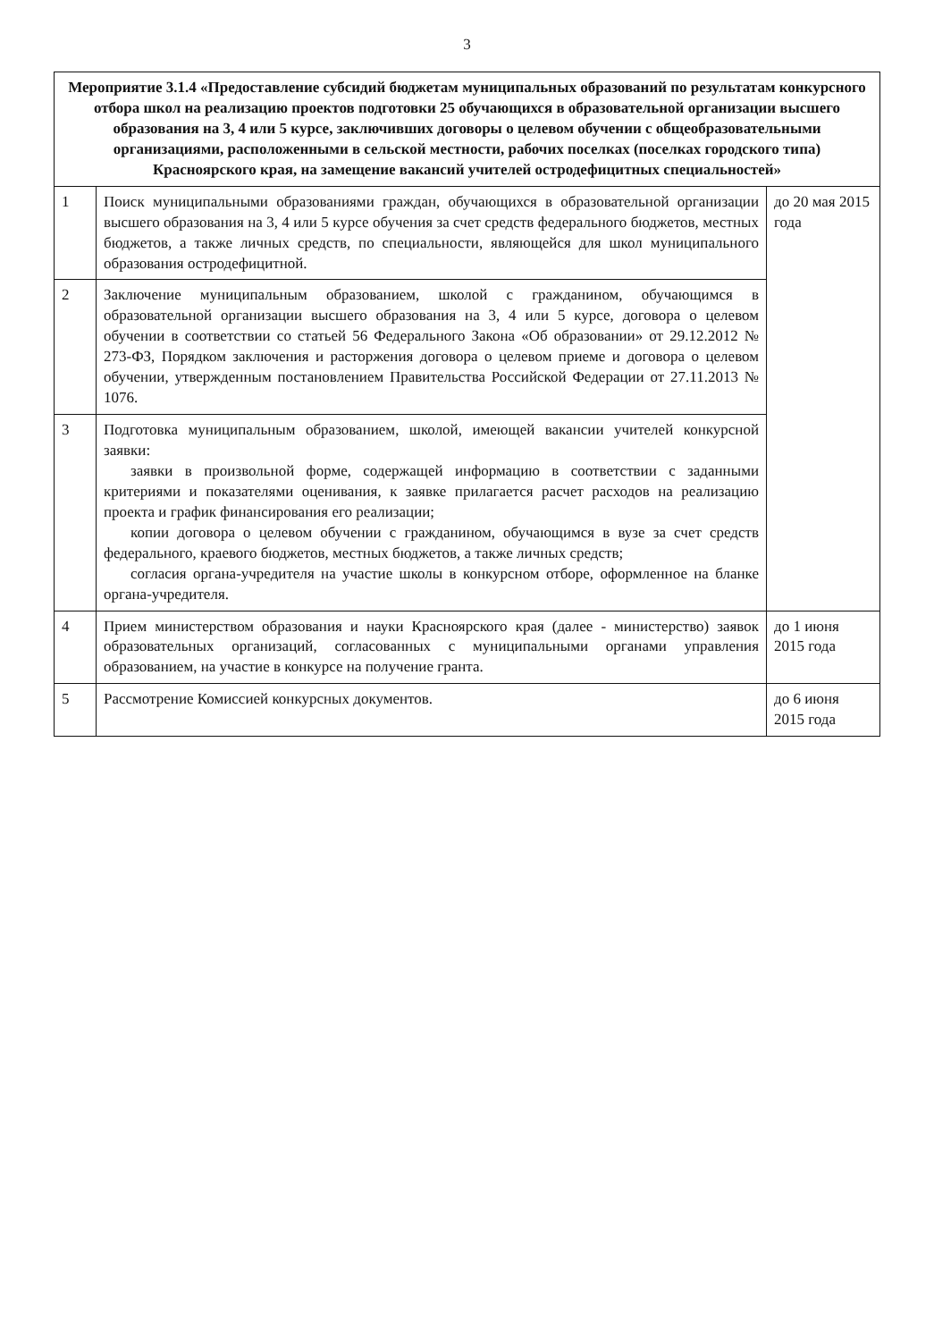3
| Мероприятие 3.1.4 «Предоставление субсидий бюджетам муниципальных образований по результатам конкурсного отбора школ на реализацию проектов подготовки 25 обучающихся в образовательной организации высшего образования на 3, 4 или 5 курсе, заключивших договоры о целевом обучении с общеобразовательными организациями, расположенными в сельской местности, рабочих поселках (поселках городского типа) Красноярского края, на замещение вакансий учителей остродефицитных специальностей» | | |
| --- | --- | --- |
| 1 | Поиск муниципальными образованиями граждан, обучающихся в образовательной организации высшего образования на 3, 4 или 5 курсе обучения за счет средств федерального бюджетов, местных бюджетов, а также личных средств, по специальности, являющейся для школ муниципального образования остродефицитной. | до 20 мая 2015 года |
| 2 | Заключение муниципальным образованием, школой с гражданином, обучающимся в образовательной организации высшего образования на 3, 4 или 5 курсе, договора о целевом обучении в соответствии со статьей 56 Федерального Закона «Об образовании» от 29.12.2012 № 273-ФЗ, Порядком заключения и расторжения договора о целевом приеме и договора о целевом обучении, утвержденным постановлением Правительства Российской Федерации от 27.11.2013 № 1076. | |
| 3 | Подготовка муниципальным образованием, школой, имеющей вакансии учителей конкурсной заявки: заявки в произвольной форме, содержащей информацию в соответствии с заданными критериями и показателями оценивания, к заявке прилагается расчет расходов на реализацию проекта и график финансирования его реализации; копии договора о целевом обучении с гражданином, обучающимся в вузе за счет средств федерального, краевого бюджетов, местных бюджетов, а также личных средств; согласия органа-учредителя на участие школы в конкурсном отборе, оформленное на бланке органа-учредителя. | |
| 4 | Прием министерством образования и науки Красноярского края (далее - министерство) заявок образовательных организаций, согласованных с муниципальными органами управления образованием, на участие в конкурсе на получение гранта. | до 1 июня 2015 года |
| 5 | Рассмотрение Комиссией конкурсных документов. | до 6 июня 2015 года |